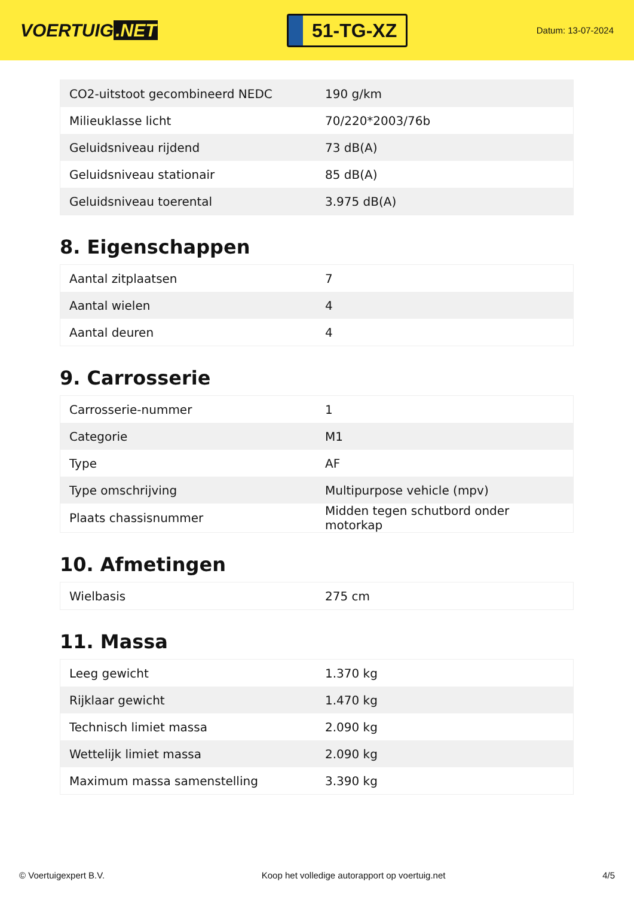VOERTUIG.NET
51-TG-XZ
Datum: 13-07-2024
| CO2-uitstoot gecombineerd NEDC | 190 g/km |
| Milieuklasse licht | 70/220*2003/76b |
| Geluidsniveau rijdend | 73 dB(A) |
| Geluidsniveau stationair | 85 dB(A) |
| Geluidsniveau toerental | 3.975 dB(A) |
8. Eigenschappen
| Aantal zitplaatsen | 7 |
| Aantal wielen | 4 |
| Aantal deuren | 4 |
9. Carrosserie
| Carrosserie-nummer | 1 |
| Categorie | M1 |
| Type | AF |
| Type omschrijving | Multipurpose vehicle (mpv) |
| Plaats chassisnummer | Midden tegen schutbord onder motorkap |
10. Afmetingen
| Wielbasis | 275 cm |
11. Massa
| Leeg gewicht | 1.370 kg |
| Rijklaar gewicht | 1.470 kg |
| Technisch limiet massa | 2.090 kg |
| Wettelijk limiet massa | 2.090 kg |
| Maximum massa samenstelling | 3.390 kg |
© Voertuigexpert B.V. Koop het volledige autorapport op voertuig.net 4/5